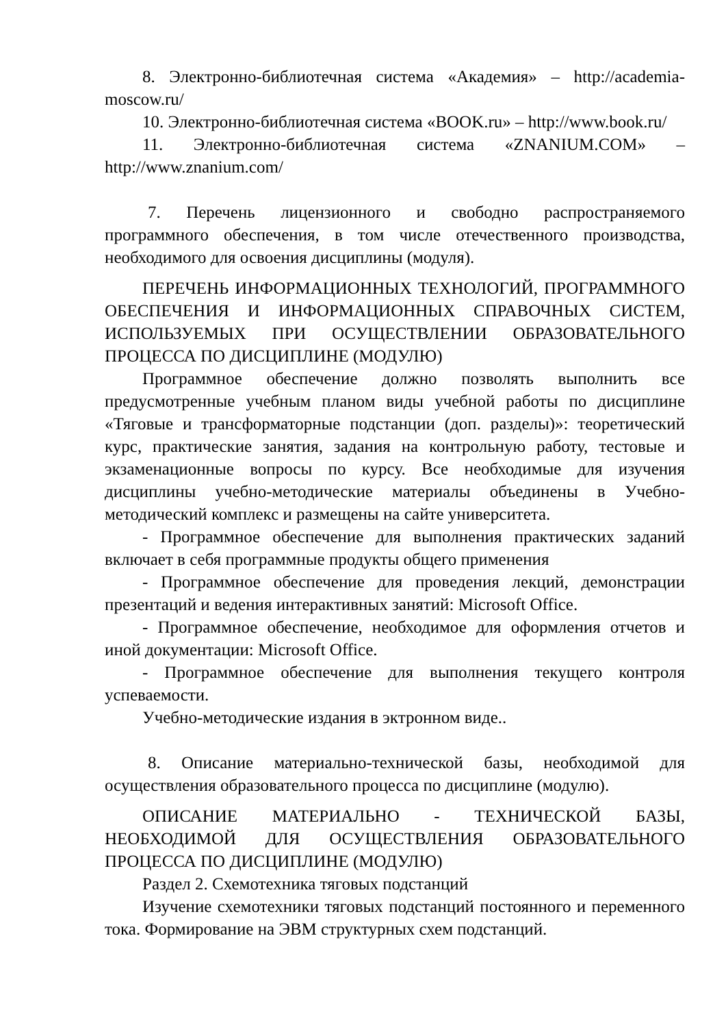8. Электронно-библиотечная система «Академия» – http://academia-moscow.ru/
10. Электронно-библиотечная система «BOOK.ru» – http://www.book.ru/
11. Электронно-библиотечная система «ZNANIUM.COM» – http://www.znanium.com/
7. Перечень лицензионного и свободно распространяемого программного обеспечения, в том числе отечественного производства, необходимого для освоения дисциплины (модуля).
ПЕРЕЧЕНЬ ИНФОРМАЦИОННЫХ ТЕХНОЛОГИЙ, ПРОГРАММНОГО ОБЕСПЕЧЕНИЯ И ИНФОРМАЦИОННЫХ СПРАВОЧНЫХ СИСТЕМ, ИСПОЛЬЗУЕМЫХ ПРИ ОСУЩЕСТВЛЕНИИ ОБРАЗОВАТЕЛЬНОГО ПРОЦЕССА ПО ДИСЦИПЛИНЕ (МОДУЛЮ)
Программное обеспечение должно позволять выполнить все предусмотренные учебным планом виды учебной работы по дисциплине «Тяговые и трансформаторные подстанции (доп. разделы)»: теоретический курс, практические занятия, задания на контрольную работу, тестовые и экзаменационные вопросы по курсу. Все необходимые для изучения дисциплины учебно-методические материалы объединены в Учебно-методический комплекс и размещены на сайте университета.
- Программное обеспечение для выполнения практических заданий включает в себя программные продукты общего применения
- Программное обеспечение для проведения лекций, демонстрации презентаций и ведения интерактивных занятий: Microsoft Office.
- Программное обеспечение, необходимое для оформления отчетов и иной документации: Microsoft Office.
- Программное обеспечение для выполнения текущего контроля успеваемости.
Учебно-методические издания в эктронном виде..
8. Описание материально-технической базы, необходимой для осуществления образовательного процесса по дисциплине (модулю).
ОПИСАНИЕ МАТЕРИАЛЬНО - ТЕХНИЧЕСКОЙ БАЗЫ, НЕОБХОДИМОЙ ДЛЯ ОСУЩЕСТВЛЕНИЯ ОБРАЗОВАТЕЛЬНОГО ПРОЦЕССА ПО ДИСЦИПЛИНЕ (МОДУЛЮ)
Раздел 2. Схемотехника тяговых подстанций
Изучение схемотехники тяговых подстанций постоянного и переменного тока. Формирование на ЭВМ структурных схем подстанций.